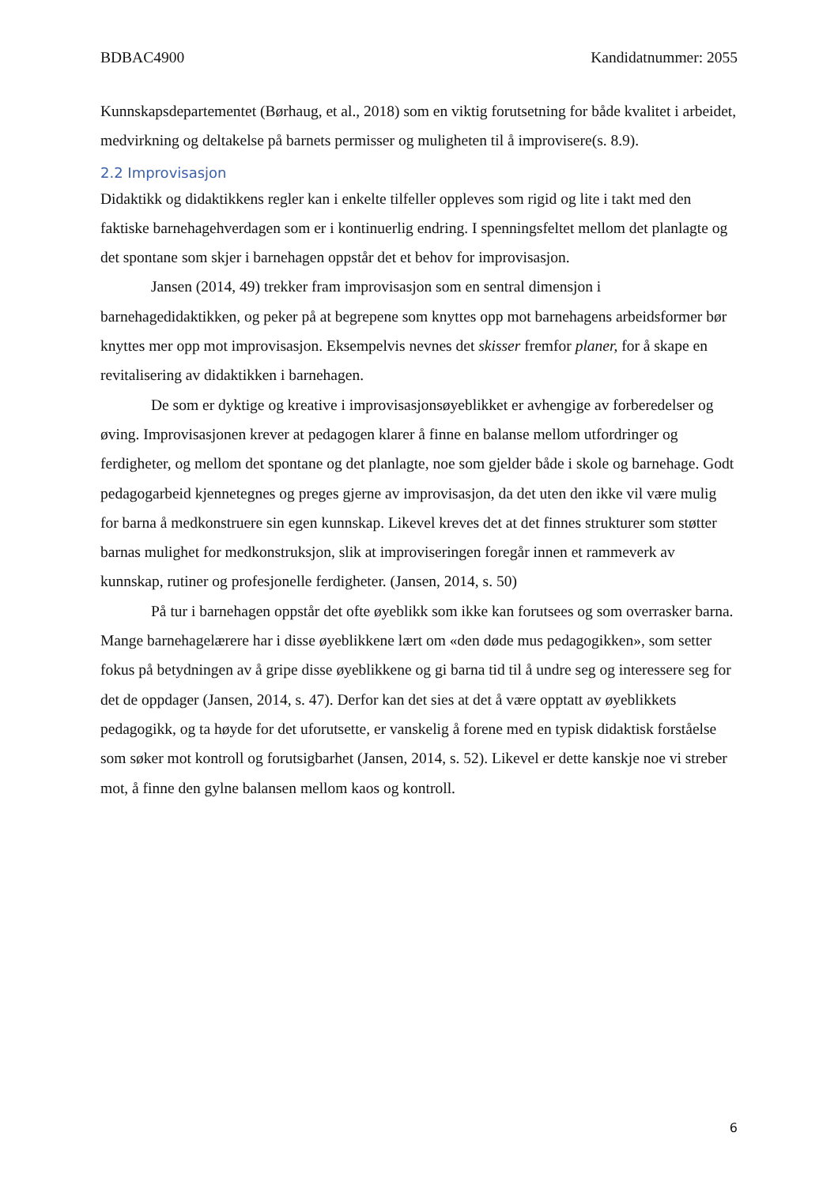BDBAC4900 Kandidatnummer: 2055
Kunnskapsdepartementet (Børhaug, et al., 2018) som en viktig forutsetning for både kvalitet i arbeidet, medvirkning og deltakelse på barnets permisser og muligheten til å improvisere(s. 8.9).
2.2 Improvisasjon
Didaktikk og didaktikkens regler kan i enkelte tilfeller oppleves som rigid og lite i takt med den faktiske barnehagehverdagen som er i kontinuerlig endring. I spenningsfeltet mellom det planlagte og det spontane som skjer i barnehagen oppstår det et behov for improvisasjon.
Jansen (2014, 49) trekker fram improvisasjon som en sentral dimensjon i barnehagedidaktikken, og peker på at begrepene som knyttes opp mot barnehagens arbeidsformer bør knyttes mer opp mot improvisasjon. Eksempelvis nevnes det skisser fremfor planer, for å skape en revitalisering av didaktikken i barnehagen.
De som er dyktige og kreative i improvisasjonsøyeblikket er avhengige av forberedelser og øving. Improvisasjonen krever at pedagogen klarer å finne en balanse mellom utfordringer og ferdigheter, og mellom det spontane og det planlagte, noe som gjelder både i skole og barnehage. Godt pedagogarbeid kjennetegnes og preges gjerne av improvisasjon, da det uten den ikke vil være mulig for barna å medkonstruere sin egen kunnskap. Likevel kreves det at det finnes strukturer som støtter barnas mulighet for medkonstruksjon, slik at improviseringen foregår innen et rammeverk av kunnskap, rutiner og profesjonelle ferdigheter. (Jansen, 2014, s. 50)
På tur i barnehagen oppstår det ofte øyeblikk som ikke kan forutsees og som overrasker barna. Mange barnehagelærere har i disse øyeblikkene lært om «den døde mus pedagogikken», som setter fokus på betydningen av å gripe disse øyeblikkene og gi barna tid til å undre seg og interessere seg for det de oppdager (Jansen, 2014, s. 47). Derfor kan det sies at det å være opptatt av øyeblikkets pedagogikk, og ta høyde for det uforutsette, er vanskelig å forene med en typisk didaktisk forståelse som søker mot kontroll og forutsigbarhet (Jansen, 2014, s. 52). Likevel er dette kanskje noe vi streber mot, å finne den gylne balansen mellom kaos og kontroll.
6